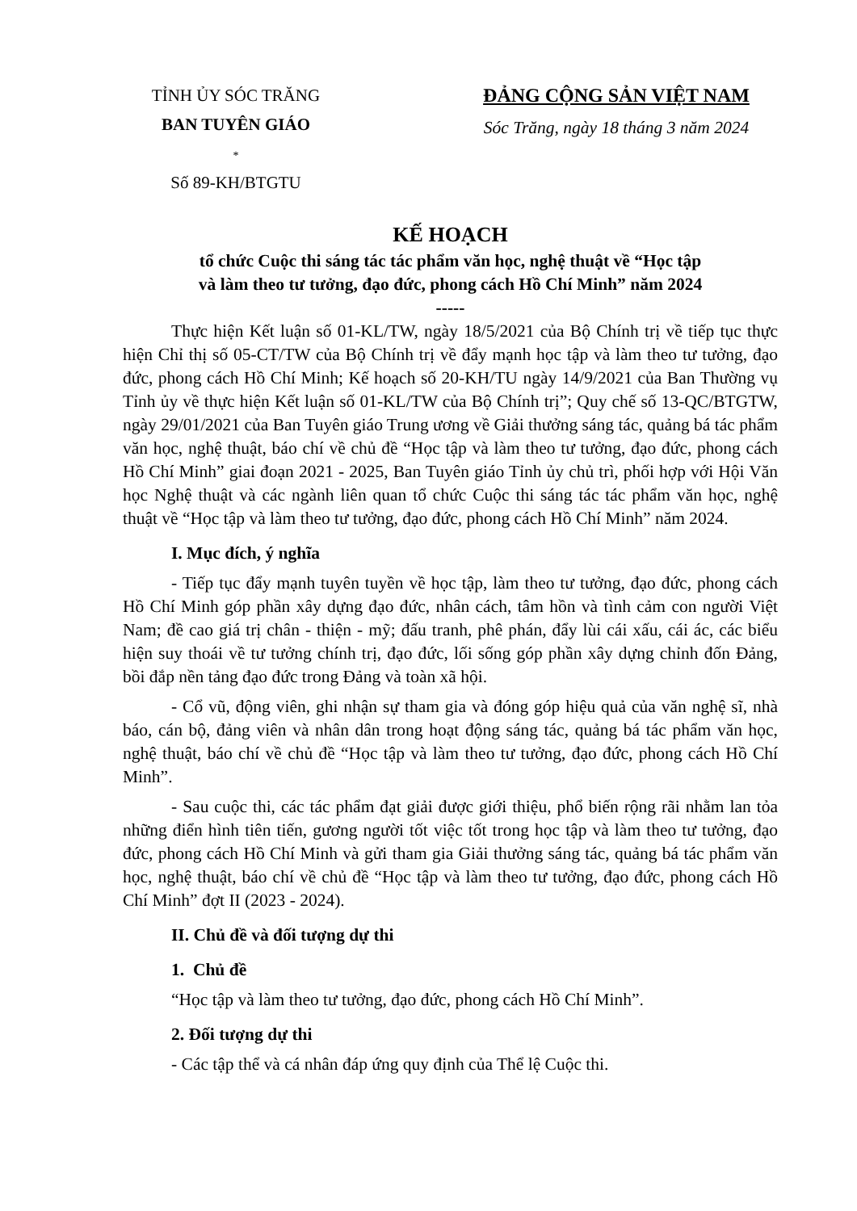TỈNH ỦY SÓC TRĂNG
BAN TUYÊN GIÁO
*
Số 89-KH/BTGTU
ĐẢNG CỘNG SẢN VIỆT NAM
Sóc Trăng, ngày 18 tháng 3 năm 2024
KẾ HOẠCH
tổ chức Cuộc thi sáng tác tác phẩm văn học, nghệ thuật về “Học tập
và làm theo tư tưởng, đạo đức, phong cách Hồ Chí Minh” năm 2024
-----
Thực hiện Kết luận số 01-KL/TW, ngày 18/5/2021 của Bộ Chính trị về tiếp tục thực hiện Chỉ thị số 05-CT/TW của Bộ Chính trị về đẩy mạnh học tập và làm theo tư tưởng, đạo đức, phong cách Hồ Chí Minh; Kế hoạch số 20-KH/TU ngày 14/9/2021 của Ban Thường vụ Tỉnh ủy về thực hiện Kết luận số 01-KL/TW của Bộ Chính trị”; Quy chế số 13-QC/BTGTW, ngày 29/01/2021 của Ban Tuyên giáo Trung ương về Giải thưởng sáng tác, quảng bá tác phẩm văn học, nghệ thuật, báo chí về chủ đề “Học tập và làm theo tư tưởng, đạo đức, phong cách Hồ Chí Minh” giai đoạn 2021 - 2025, Ban Tuyên giáo Tỉnh ủy chủ trì, phối hợp với Hội Văn học Nghệ thuật và các ngành liên quan tổ chức Cuộc thi sáng tác tác phẩm văn học, nghệ thuật về “Học tập và làm theo tư tưởng, đạo đức, phong cách Hồ Chí Minh” năm 2024.
I. Mục đích, ý nghĩa
- Tiếp tục đẩy mạnh tuyên tuyền về học tập, làm theo tư tưởng, đạo đức, phong cách Hồ Chí Minh góp phần xây dựng đạo đức, nhân cách, tâm hồn và tình cảm con người Việt Nam; đề cao giá trị chân - thiện - mỹ; đấu tranh, phê phán, đẩy lùi cái xấu, cái ác, các biểu hiện suy thoái về tư tưởng chính trị, đạo đức, lối sống góp phần xây dựng chỉnh đốn Đảng, bồi đắp nền tảng đạo đức trong Đảng và toàn xã hội.
- Cổ vũ, động viên, ghi nhận sự tham gia và đóng góp hiệu quả của văn nghệ sĩ, nhà báo, cán bộ, đảng viên và nhân dân trong hoạt động sáng tác, quảng bá tác phẩm văn học, nghệ thuật, báo chí về chủ đề “Học tập và làm theo tư tưởng, đạo đức, phong cách Hồ Chí Minh”.
- Sau cuộc thi, các tác phẩm đạt giải được giới thiệu, phổ biến rộng rãi nhằm lan tỏa những điển hình tiên tiến, gương người tốt việc tốt trong học tập và làm theo tư tưởng, đạo đức, phong cách Hồ Chí Minh và gửi tham gia Giải thưởng sáng tác, quảng bá tác phẩm văn học, nghệ thuật, báo chí về chủ đề “Học tập và làm theo tư tưởng, đạo đức, phong cách Hồ Chí Minh” đợt II (2023 - 2024).
II. Chủ đề và đối tượng dự thi
1. Chủ đề
“Học tập và làm theo tư tưởng, đạo đức, phong cách Hồ Chí Minh”.
2. Đối tượng dự thi
- Các tập thể và cá nhân đáp ứng quy định của Thể lệ Cuộc thi.